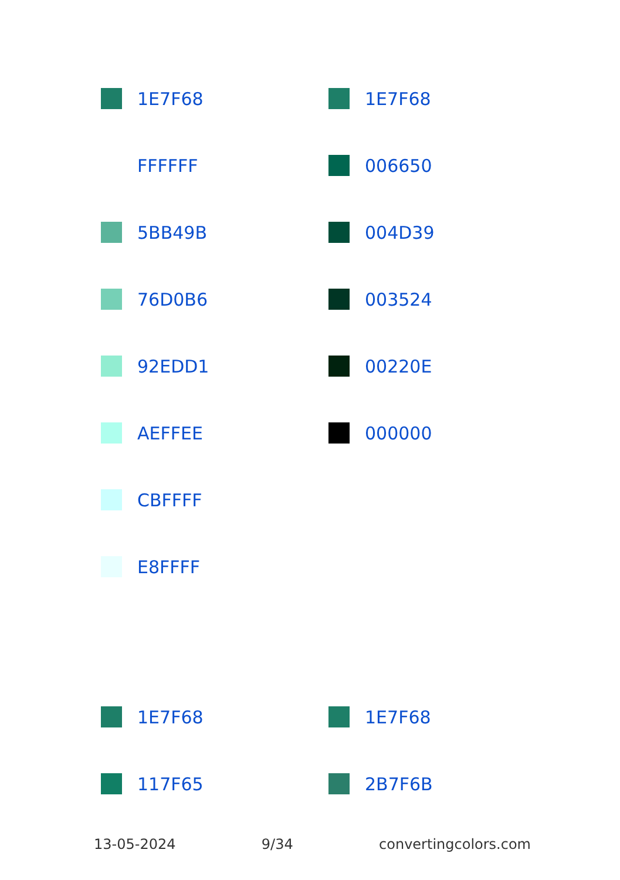1E7F68
1E7F68
FFFFFF
006650
5BB49B
004D39
76D0B6
003524
92EDD1
00220E
AEFFEE
000000
CBFFFF
E8FFFF
1E7F68
1E7F68
117F65
2B7F6B
13-05-2024 9/34 convertingcolors.com